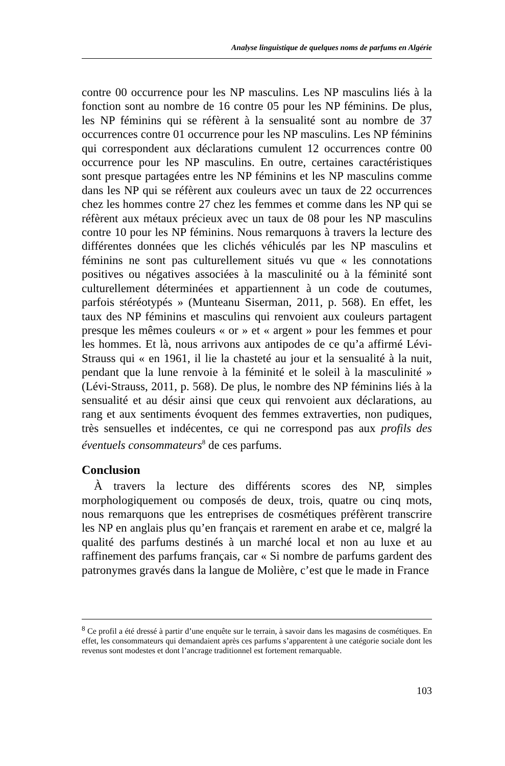Analyse linguistique de quelques noms de parfums en Algérie
contre 00 occurrence pour les NP masculins. Les NP masculins liés à la fonction sont au nombre de 16 contre 05 pour les NP féminins. De plus, les NP féminins qui se réfèrent à la sensualité sont au nombre de 37 occurrences contre 01 occurrence pour les NP masculins. Les NP féminins qui correspondent aux déclarations cumulent 12 occurrences contre 00 occurrence pour les NP masculins. En outre, certaines caractéristiques sont presque partagées entre les NP féminins et les NP masculins comme dans les NP qui se réfèrent aux couleurs avec un taux de 22 occurrences chez les hommes contre 27 chez les femmes et comme dans les NP qui se réfèrent aux métaux précieux avec un taux de 08 pour les NP masculins contre 10 pour les NP féminins. Nous remarquons à travers la lecture des différentes données que les clichés véhiculés par les NP masculins et féminins ne sont pas culturellement situés vu que « les connotations positives ou négatives associées à la masculinité ou à la féminité sont culturellement déterminées et appartiennent à un code de coutumes, parfois stéréotypés » (Munteanu Siserman, 2011, p. 568). En effet, les taux des NP féminins et masculins qui renvoient aux couleurs partagent presque les mêmes couleurs « or » et « argent » pour les femmes et pour les hommes. Et là, nous arrivons aux antipodes de ce qu’a affirmé Lévi-Strauss qui « en 1961, il lie la chasteté au jour et la sensualité à la nuit, pendant que la lune renvoie à la féminité et le soleil à la masculinité » (Lévi-Strauss, 2011, p. 568). De plus, le nombre des NP féminins liés à la sensualité et au désir ainsi que ceux qui renvoient aux déclarations, au rang et aux sentiments évoquent des femmes extraverties, non pudiques, très sensuelles et indécentes, ce qui ne correspond pas aux profils des éventuels consommateurs<sup>8</sup> de ces parfums.
Conclusion
À travers la lecture des différents scores des NP, simples morphologiquement ou composés de deux, trois, quatre ou cinq mots, nous remarquons que les entreprises de cosmétiques préfèrent transcrire les NP en anglais plus qu’en français et rarement en arabe et ce, malgré la qualité des parfums destinés à un marché local et non au luxe et au raffinement des parfums français, car « Si nombre de parfums gardent des patronymes gravés dans la langue de Molière, c’est que le made in France
<sup>8</sup> Ce profil a été dressé à partir d’une enquête sur le terrain, à savoir dans les magasins de cosmétiques. En effet, les consommateurs qui demandaient après ces parfums s’apparentent à une catégorie sociale dont les revenus sont modestes et dont l’ancrage traditionnel est fortement remarquable.
103